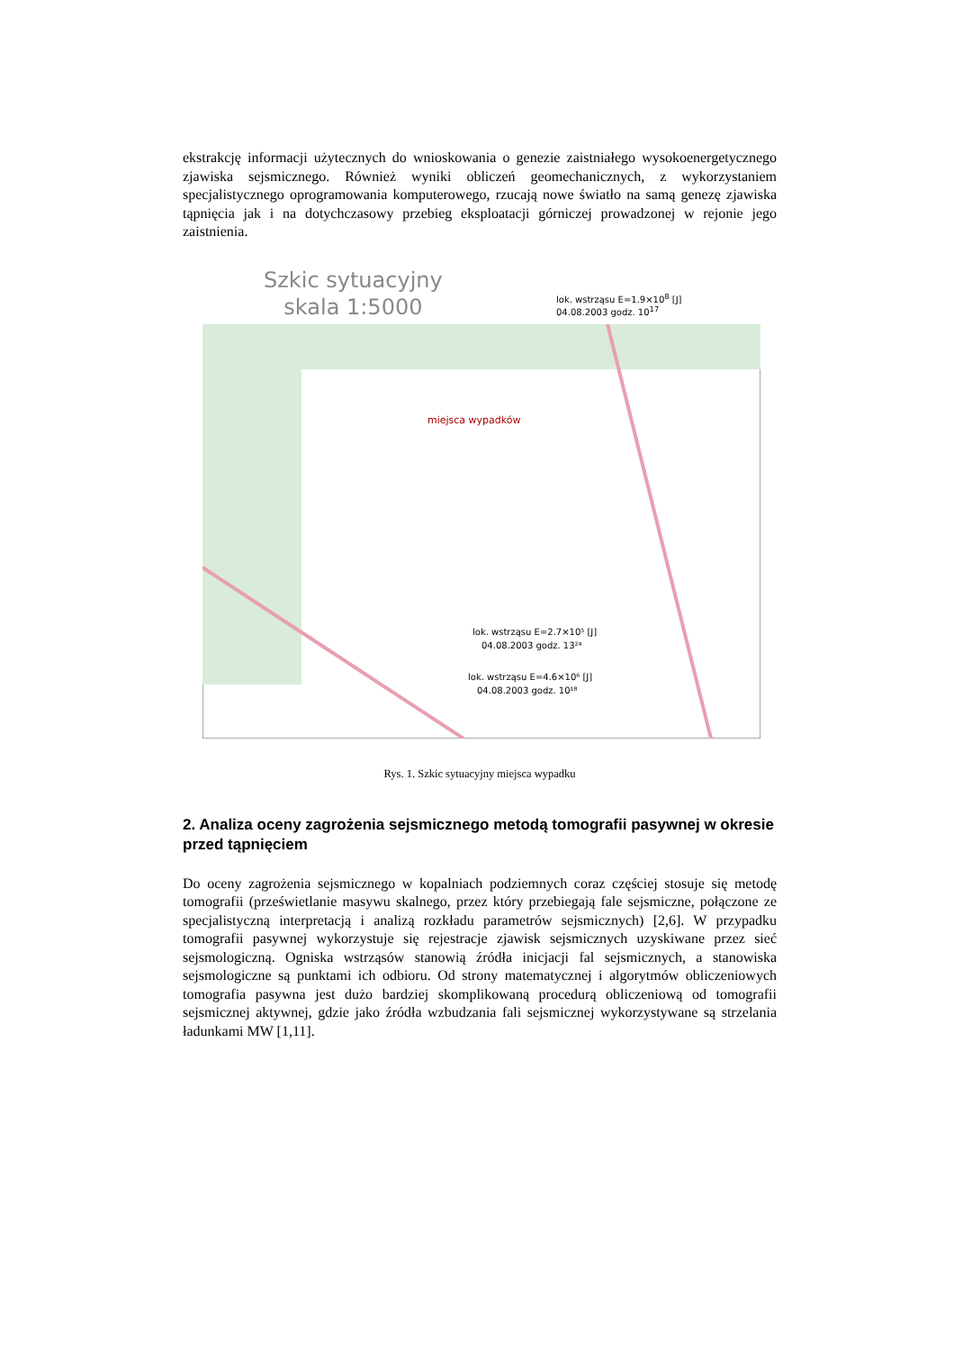ekstrakcję informacji użytecznych do wnioskowania o genezie zaistniałego wysokoenergetycznego zjawiska sejsmicznego. Również wyniki obliczeń geomechanicznych, z wykorzystaniem specjalistycznego oprogramowania komputerowego, rzucają nowe światło na samą genezę zjawiska tąpnięcia jak i na dotychczasowy przebieg eksploatacji górniczej prowadzonej w rejonie jego zaistnienia.
Szkic sytuacyjny
skala 1:5000
lok. wstrząsu E=1.9×10<sup>8</sup> [J]
04.08.2003 godz. 10<sup>17</sup>
miejsca wypadków
lok. wstrząsu E=2.7×10⁵ [J]
04.08.2003 godz. 13²⁴
lok. wstrząsu E=4.6×10⁶ [J]
04.08.2003 godz. 10¹⁸
Rys. 1. Szkic sytuacyjny miejsca wypadku
2. Analiza oceny zagrożenia sejsmicznego metodą tomografii pasywnej w okresie przed tąpnięciem
Do oceny zagrożenia sejsmicznego w kopalniach podziemnych coraz częściej stosuje się metodę tomografii (prześwietlanie masywu skalnego, przez który przebiegają fale sejsmiczne, połączone ze specjalistyczną interpretacją i analizą rozkładu parametrów sejsmicznych) [2,6]. W przypadku tomografii pasywnej wykorzystuje się rejestracje zjawisk sejsmicznych uzyskiwane przez sieć sejsmologiczną. Ogniska wstrząsów stanowią źródła inicjacji fal sejsmicznych, a stanowiska sejsmologiczne są punktami ich odbioru. Od strony matematycznej i algorytmów obliczeniowych tomografia pasywna jest dużo bardziej skomplikowaną procedurą obliczeniową od tomografii sejsmicznej aktywnej, gdzie jako źródła wzbudzania fali sejsmicznej wykorzystywane są strzelania ładunkami MW [1,11].